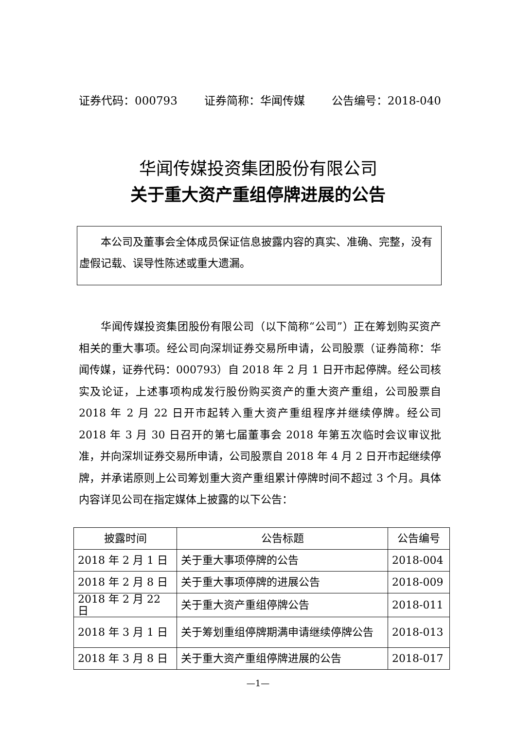证券代码：000793 证券简称：华闻传媒 公告编号：2018-040
华闻传媒投资集团股份有限公司
关于重大资产重组停牌进展的公告
　　本公司及董事会全体成员保证信息披露内容的真实、准确、完整，没有虚假记载、误导性陈述或重大遗漏。
　　华闻传媒投资集团股份有限公司（以下简称“公司”）正在筹划购买资产相关的重大事项。经公司向深圳证券交易所申请，公司股票（证券简称：华闻传媒，证券代码：000793）自 2018 年 2 月 1 日开市起停牌。经公司核实及论证，上述事项构成发行股份购买资产的重大资产重组，公司股票自 2018 年 2 月 22 日开市起转入重大资产重组程序并继续停牌。经公司 2018 年 3 月 30 日召开的第七届董事会 2018 年第五次临时会议审议批准，并向深圳证券交易所申请，公司股票自 2018 年 4 月 2 日开市起继续停牌，并承诺原则上公司筹划重大资产重组累计停牌时间不超过 3 个月。具体内容详见公司在指定媒体上披露的以下公告：
| 披露时间 | 公告标题 | 公告编号 |
| --- | --- | --- |
| 2018 年 2 月 1 日 | 关于重大事项停牌的公告 | 2018-004 |
| 2018 年 2 月 8 日 | 关于重大事项停牌的进展公告 | 2018-009 |
| 2018 年 2 月 22 日 | 关于重大资产重组停牌公告 | 2018-011 |
| 2018 年 3 月 1 日 | 关于筹划重组停牌期满申请继续停牌公告 | 2018-013 |
| 2018 年 3 月 8 日 | 关于重大资产重组停牌进展的公告 | 2018-017 |
—1—